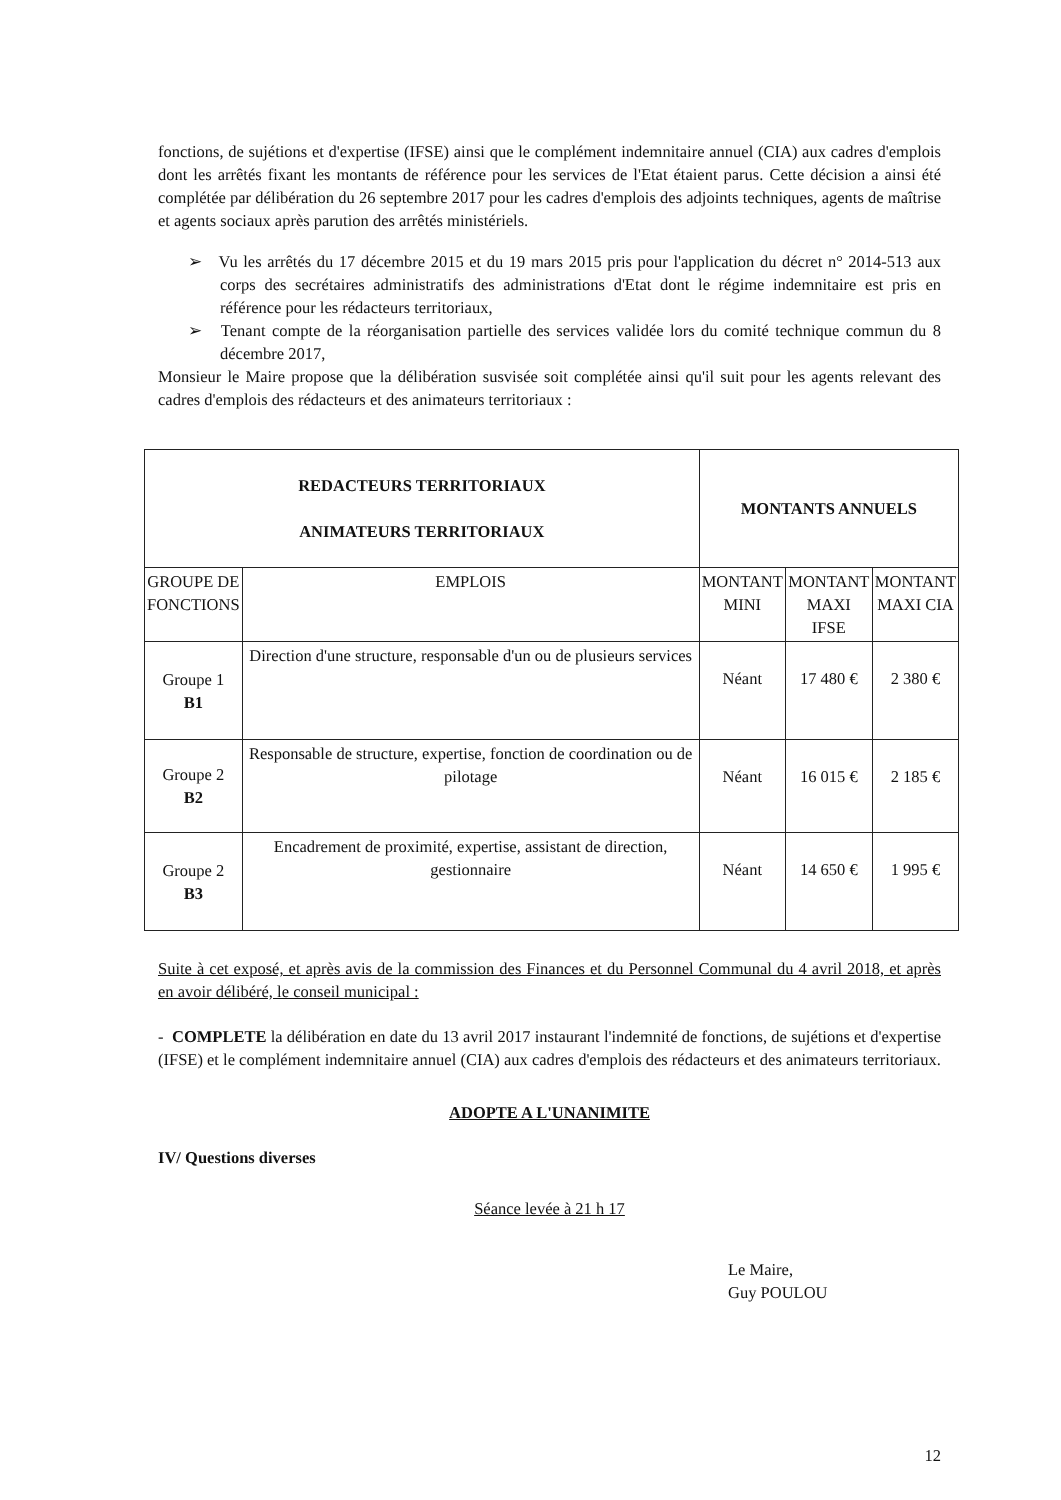fonctions, de sujétions et d'expertise (IFSE) ainsi que le complément indemnitaire annuel (CIA) aux cadres d'emplois dont les arrêtés fixant les montants de référence pour les services de l'Etat étaient parus. Cette décision a ainsi été complétée par délibération du 26 septembre 2017 pour les cadres d'emplois des adjoints techniques, agents de maîtrise et agents sociaux après parution des arrêtés ministériels.
➢ Vu les arrêtés du 17 décembre 2015 et du 19 mars 2015 pris pour l'application du décret n° 2014-513 aux corps des secrétaires administratifs des administrations d'Etat dont le régime indemnitaire est pris en référence pour les rédacteurs territoriaux,
➢ Tenant compte de la réorganisation partielle des services validée lors du comité technique commun du 8 décembre 2017,
Monsieur le Maire propose que la délibération susvisée soit complétée ainsi qu'il suit pour les agents relevant des cadres d'emplois des rédacteurs et des animateurs territoriaux :
| REDACTEURS TERRITORIAUX ANIMATEURS TERRITORIAUX | | MONTANTS ANNUELS | | |
| --- | --- | --- | --- | --- |
| GROUPE DE FONCTIONS | EMPLOIS | MONTANT MINI | MONTANT MAXI IFSE | MONTANT MAXI CIA |
| Groupe 1 B1 | Direction d'une structure, responsable d'un ou de plusieurs services | Néant | 17 480 € | 2 380 € |
| Groupe 2 B2 | Responsable de structure, expertise, fonction de coordination ou de pilotage | Néant | 16 015 € | 2 185 € |
| Groupe 2 B3 | Encadrement de proximité, expertise, assistant de direction, gestionnaire | Néant | 14 650 € | 1 995 € |
Suite à cet exposé, et après avis de la commission des Finances et du Personnel Communal du 4 avril 2018, et après en avoir délibéré, le conseil municipal :
- COMPLETE la délibération en date du 13 avril 2017 instaurant l'indemnité de fonctions, de sujétions et d'expertise (IFSE) et le complément indemnitaire annuel (CIA) aux cadres d'emplois des rédacteurs et des animateurs territoriaux.
ADOPTE A L'UNANIMITE
IV/ Questions diverses
Séance levée à 21 h 17
Le Maire,
Guy POULOU
12